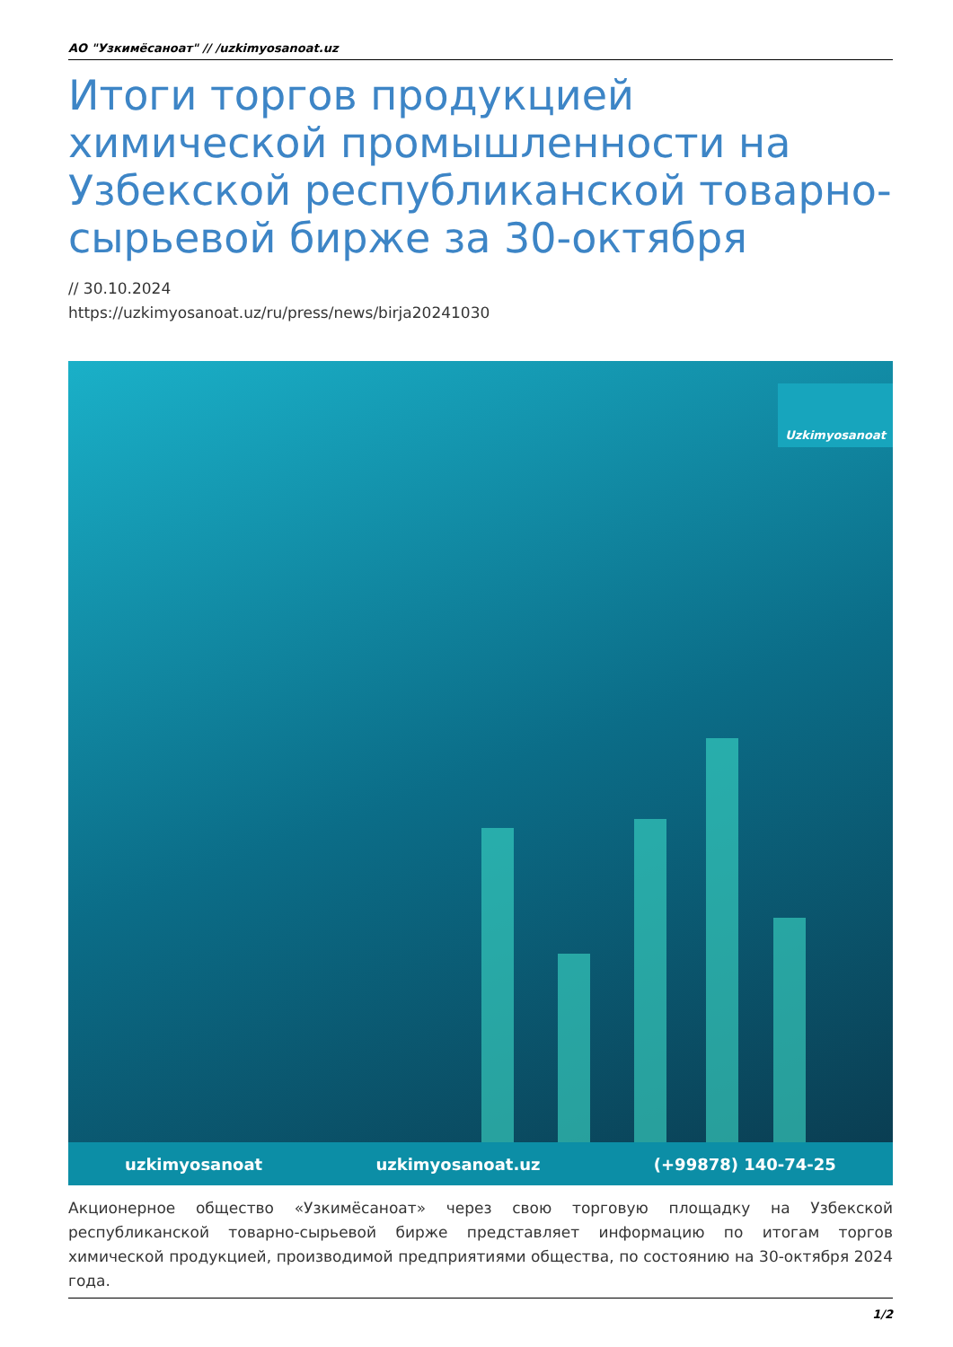АО "Узкимёсаноат" // /uzkimyosanoat.uz
Итоги торгов продукцией химической промышленности на Узбекской республиканской товарно-сырьевой бирже за 30-октября
// 30.10.2024
https://uzkimyosanoat.uz/ru/press/news/birja20241030
Uzkimyosanoat
uzkimyosanoat uzkimyosanoat.uz (+99878) 140-74-25
Акционерное общество «Узкимёсаноат» через свою торговую площадку на Узбекской республиканской товарно-сырьевой бирже представляет информацию по итогам торгов химической продукцией, производимой предприятиями общества, по состоянию на 30-октября 2024 года.
1/2